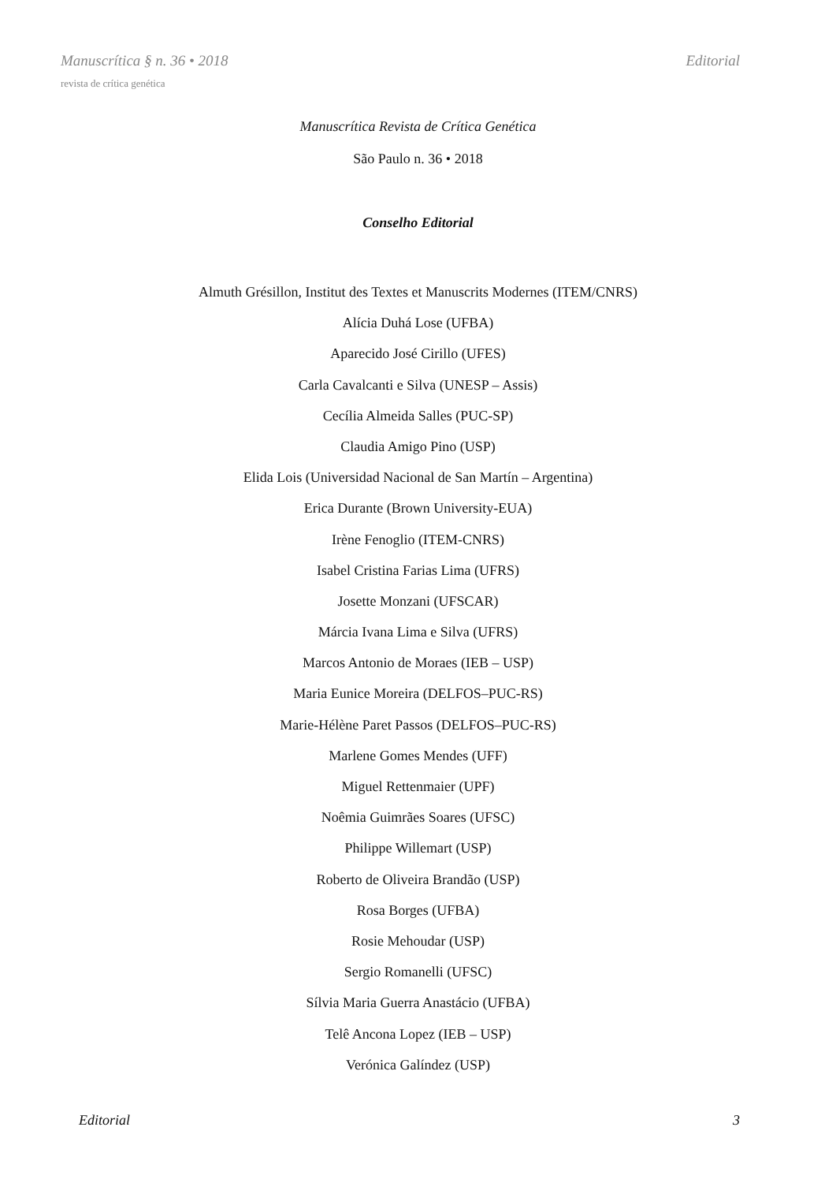Manuscrítica § n. 36 • 2018 Editorial
revista de crítica genética
Manuscrítica Revista de Crítica Genética
São Paulo n. 36 • 2018
Conselho Editorial
Almuth Grésillon, Institut des Textes et Manuscrits Modernes (ITEM/CNRS)
Alícia Duhá Lose (UFBA)
Aparecido José Cirillo (UFES)
Carla Cavalcanti e Silva (UNESP – Assis)
Cecília Almeida Salles (PUC-SP)
Claudia Amigo Pino (USP)
Elida Lois (Universidad Nacional de San Martín – Argentina)
Erica Durante (Brown University-EUA)
Irène Fenoglio (ITEM-CNRS)
Isabel Cristina Farias Lima (UFRS)
Josette Monzani (UFSCAR)
Márcia Ivana Lima e Silva (UFRS)
Marcos Antonio de Moraes (IEB – USP)
Maria Eunice Moreira (DELFOS–PUC-RS)
Marie-Hélène Paret Passos (DELFOS–PUC-RS)
Marlene Gomes Mendes (UFF)
Miguel Rettenmaier (UPF)
Noêmia Guimrães Soares (UFSC)
Philippe Willemart (USP)
Roberto de Oliveira Brandão (USP)
Rosa Borges (UFBA)
Rosie Mehoudar (USP)
Sergio Romanelli (UFSC)
Sílvia Maria Guerra Anastácio (UFBA)
Telê Ancona Lopez (IEB – USP)
Verónica Galíndez (USP)
Editorial 3